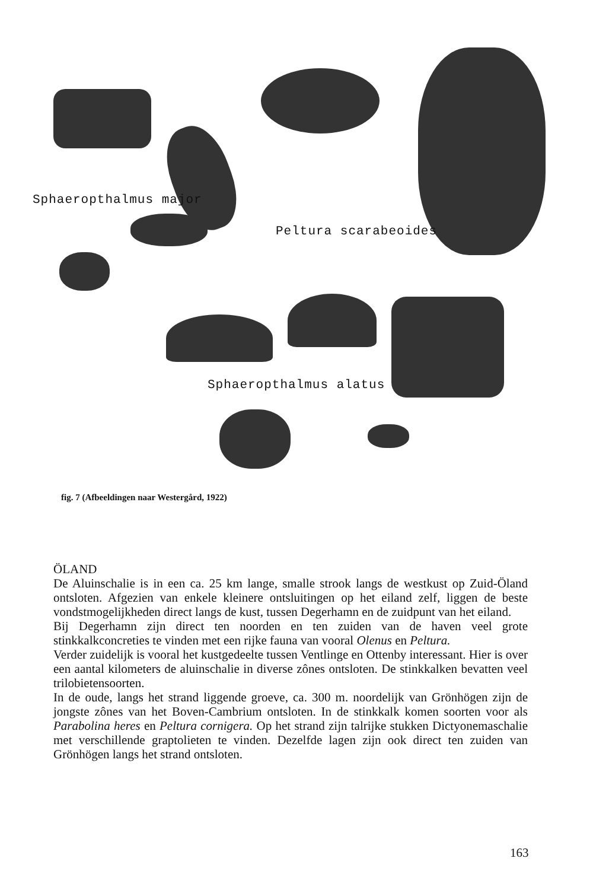Sphaeropthalmus major
Peltura scarabeoides
Sphaeropthalmus alatus
fig. 7 (Afbeeldingen naar Westergård, 1922)
ÖLAND
De Aluinschalie is in een ca. 25 km lange, smalle strook langs de westkust op Zuid-Öland ontsloten. Afgezien van enkele kleinere ontsluitingen op het eiland zelf, liggen de beste vondstmogelijkheden direct langs de kust, tussen Degerhamn en de zuidpunt van het eiland.
Bij Degerhamn zijn direct ten noorden en ten zuiden van de haven veel grote stinkkalkconcreties te vinden met een rijke fauna van vooral Olenus en Peltura.
Verder zuidelijk is vooral het kustgedeelte tussen Ventlinge en Ottenby interessant. Hier is over een aantal kilometers de aluinschalie in diverse zônes ontsloten. De stinkkalken bevatten veel trilobietensoorten.
In de oude, langs het strand liggende groeve, ca. 300 m. noordelijk van Grönhögen zijn de jongste zônes van het Boven-Cambrium ontsloten. In de stinkkalk komen soorten voor als Parabolina heres en Peltura cornigera. Op het strand zijn talrijke stukken Dictyonemaschalie met verschillende graptolieten te vinden. Dezelfde lagen zijn ook direct ten zuiden van Grönhögen langs het strand ontsloten.
163